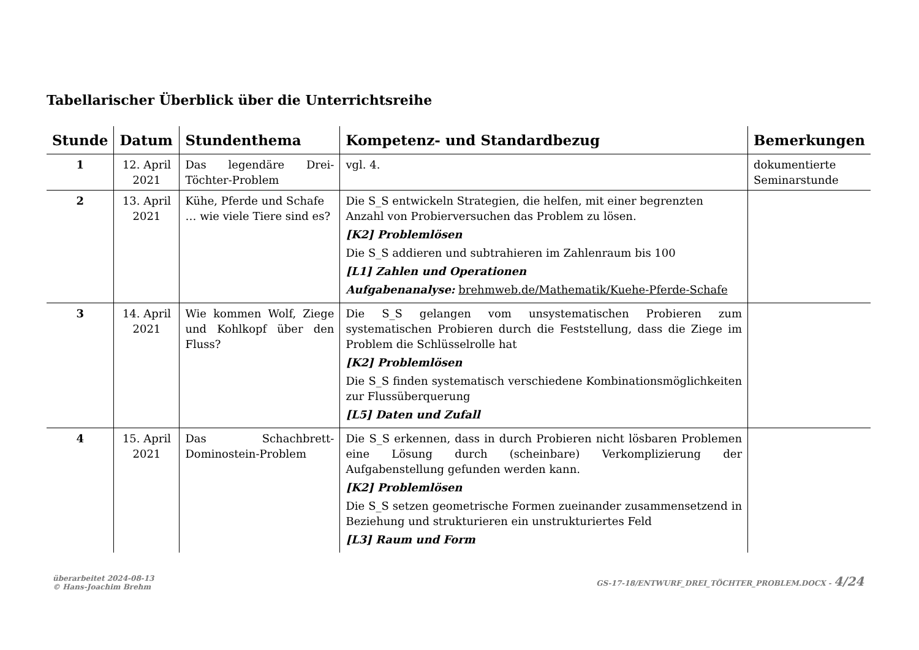Tabellarischer Überblick über die Unterrichtsreihe
| Stunde | Datum | Stundenthema | Kompetenz- und Standardbezug | Bemerkungen |
| --- | --- | --- | --- | --- |
| 1 | 12. April 2021 | Das legendäre Drei-Töchter-Problem | vgl. 4. | dokumentierte Seminarstunde |
| 2 | 13. April 2021 | Kühe, Pferde und Schafe … wie viele Tiere sind es? | Die S_S entwickeln Strategien, die helfen, mit einer begrenzten Anzahl von Probierversuchen das Problem zu lösen. [K2] Problemlösen Die S_S addieren und subtrahieren im Zahlenraum bis 100 [L1] Zahlen und Operationen Aufgabenanalyse: brehmweb.de/Mathematik/Kuehe-Pferde-Schafe | |
| 3 | 14. April 2021 | Wie kommen Wolf, Ziege und Kohlkopf über den Fluss? | Die S_S gelangen vom unsystematischen Probieren zum systematischen Probieren durch die Feststellung, dass die Ziege im Problem die Schlüsselrolle hat [K2] Problemlösen Die S_S finden systematisch verschiedene Kombinationsmöglichkeiten zur Flussüberquerung [L5] Daten und Zufall | |
| 4 | 15. April 2021 | Das Schachbrett-Dominostein-Problem | Die S_S erkennen, dass in durch Probieren nicht lösbaren Problemen eine Lösung durch (scheinbare) Verkomplizierung der Aufgabenstellung gefunden werden kann. [K2] Problemlösen Die S_S setzen geometrische Formen zueinander zusammensetzend in Beziehung und strukturieren ein unstrukturiertes Feld [L3] Raum und Form | |
überarbeitet 2024-08-13
© Hans-Joachim Brehm
GS-17-18/ENTWURF_DREI_TÖCHTER_PROBLEM.DOCX - 4/24